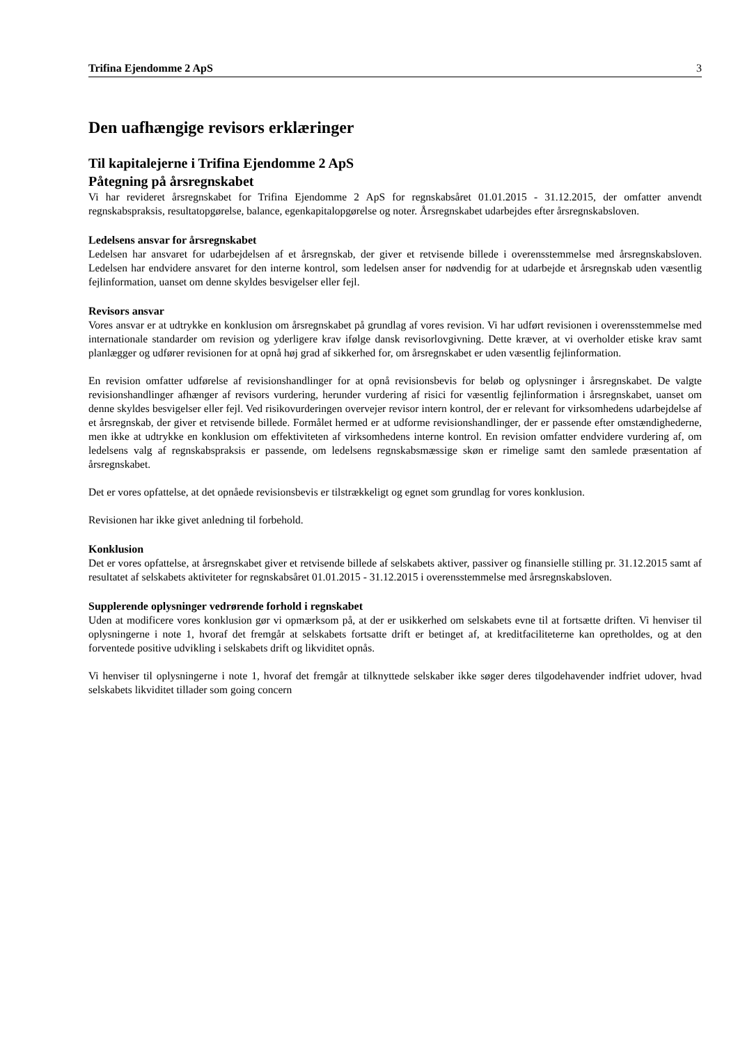Trifina Ejendomme 2 ApS 3
Den uafhængige revisors erklæringer
Til kapitalejerne i Trifina Ejendomme 2 ApS
Påtegning på årsregnskabet
Vi har revideret årsregnskabet for Trifina Ejendomme 2 ApS for regnskabsåret 01.01.2015 - 31.12.2015, der omfatter anvendt regnskabspraksis, resultatopgørelse, balance, egenkapitalopgørelse og noter. Årsregnskabet udarbejdes efter årsregnskabsloven.
Ledelsens ansvar for årsregnskabet
Ledelsen har ansvaret for udarbejdelsen af et årsregnskab, der giver et retvisende billede i overensstemmelse med årsregnskabsloven. Ledelsen har endvidere ansvaret for den interne kontrol, som ledelsen anser for nødvendig for at udarbejde et årsregnskab uden væsentlig fejlinformation, uanset om denne skyldes besvigelser eller fejl.
Revisors ansvar
Vores ansvar er at udtrykke en konklusion om årsregnskabet på grundlag af vores revision. Vi har udført revisionen i overensstemmelse med internationale standarder om revision og yderligere krav ifølge dansk revisorlovgivning. Dette kræver, at vi overholder etiske krav samt planlægger og udfører revisionen for at opnå høj grad af sikkerhed for, om årsregnskabet er uden væsentlig fejlinformation.
En revision omfatter udførelse af revisionshandlinger for at opnå revisionsbevis for beløb og oplysninger i årsregnskabet. De valgte revisionshandlinger afhænger af revisors vurdering, herunder vurdering af risici for væsentlig fejlinformation i årsregnskabet, uanset om denne skyldes besvigelser eller fejl. Ved risikovurderingen overvejer revisor intern kontrol, der er relevant for virksomhedens udarbejdelse af et årsregnskab, der giver et retvisende billede. Formålet hermed er at udforme revisionshandlinger, der er passende efter omstændighederne, men ikke at udtrykke en konklusion om effektiviteten af virksomhedens interne kontrol. En revision omfatter endvidere vurdering af, om ledelsens valg af regnskabspraksis er passende, om ledelsens regnskabsmæssige skøn er rimelige samt den samlede præsentation af årsregnskabet.
Det er vores opfattelse, at det opnåede revisionsbevis er tilstrækkeligt og egnet som grundlag for vores konklusion.
Revisionen har ikke givet anledning til forbehold.
Konklusion
Det er vores opfattelse, at årsregnskabet giver et retvisende billede af selskabets aktiver, passiver og finansielle stilling pr. 31.12.2015 samt af resultatet af selskabets aktiviteter for regnskabsåret 01.01.2015 - 31.12.2015 i overensstemmelse med årsregnskabsloven.
Supplerende oplysninger vedrørende forhold i regnskabet
Uden at modificere vores konklusion gør vi opmærksom på, at der er usikkerhed om selskabets evne til at fortsætte driften. Vi henviser til oplysningerne i note 1, hvoraf det fremgår at selskabets fortsatte drift er betinget af, at kreditfaciliteterne kan opretholdes, og at den forventede positive udvikling i selskabets drift og likviditet opnås.
Vi henviser til oplysningerne i note 1, hvoraf det fremgår at tilknyttede selskaber ikke søger deres tilgodehavender indfriet udover, hvad selskabets likviditet tillader som going concern